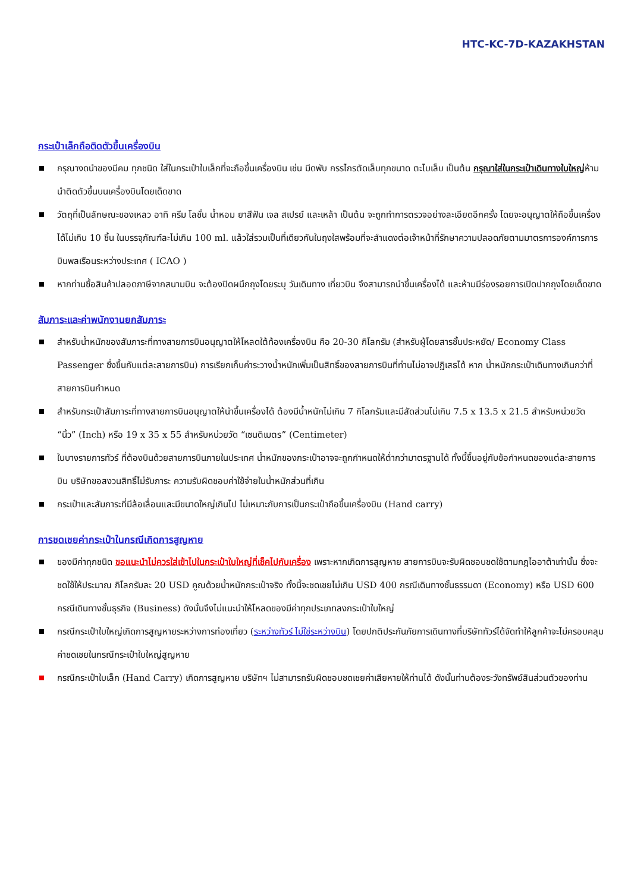HTC-KC-7D-KAZAKHSTAN
กระเป๋าเล็กถือติดตัวขึ้นเครื่องบิน
กรุณางดนำของมีคม ทุกชนิด ใส่ในกระเป๋าใบเล็กที่จะถือขึ้นเครื่องบิน เช่น มีดพับ กรรไกรตัดเล็บทุกขนาด ตะไบเล็บ เป็นต้น กรุณาใส่ในกระเป๋าเดินทางใบใหญ่ห้ามนำติดตัวขึ้นบนเครื่องบินโดยเด็ดขาด
วัตถุที่เป็นลักษณะของเหลว อาทิ ครีม โลชั่น น้ำหอม ยาสีฟัน เจล สเปรย์ และเหล้า เป็นต้น จะถูกทำการตรวจอย่างละเอียดอีกครั้ง โดยจะอนุญาตให้ถือขึ้นเครื่องได้ไม่เกิน 10 ชิ้น ในบรรจุภัณฑ์ละไม่เกิน 100 ml. แล้วใส่รวมเป็นที่เดียวกันในถุงใสพร้อมที่จะสำแดงต่อเจ้าหน้าที่รักษาความปลอดภัยตามมาตรการองค์การการบินพลเรือนระหว่างประเทศ ( ICAO )
หากท่านซื้อสินค้าปลอดภาษีจากสนามบิน จะต้องปิดผนึกถุงโดยระบุ วันเดินทาง เที่ยวบิน จึงสามารถนำขึ้นเครื่องได้ และห้ามมีร่องรอยการเปิดปากถุงโดยเด็ดขาด
สัมภาระและค่าพนักงานยกสัมภาระ
สำหรับน้ำหนักของสัมภาระที่ทางสายการบินอนุญาตให้โหลดใต้ท้องเครื่องบิน คือ 20-30 กิโลกรัม (สำหรับผู้โดยสารชั้นประหยัด/ Economy Class Passenger ซึ่งขึ้นกับแต่ละสายการบิน) การเรียกเก็บค่าระวางน้ำหนักเพิ่มเป็นสิทธิ์ของสายการบินที่ท่านไม่อาจปฏิเสธได้ หาก น้ำหนักกระเป๋าเดินทางเกินกว่าที่สายการบินกำหนด
สำหรับกระเป๋าสัมภาระที่ทางสายการบินอนุญาตให้นำขึ้นเครื่องได้ ต้องมีน้ำหนักไม่เกิน 7 กิโลกรัมและมีสัดส่วนไม่เกิน 7.5 x 13.5 x 21.5 สำหรับหน่วยวัด “นิ้ว” (Inch) หรือ 19 x 35 x 55 สำหรับหน่วยวัด “เซนติเมตร” (Centimeter)
ในบางรายการทัวร์ ที่ต้องบินด้วยสายการบินภายในประเทศ น้ำหนักของกระเป๋าอาจจะถูกกำหนดให้ต่ำกว่ามาตรฐานได้ ทั้งนี้ขึ้นอยู่กับข้อกำหนดของแต่ละสายการบิน บริษัทขอสงวนสิทธิ์ไม่รับภาระ ความรับผิดชอบค่าใช้จ่ายในน้ำหนักส่วนที่เกิน
กระเป๋าและสัมภาระที่มีล้อเลื่อนและมีขนาดใหญ่เกินไป ไม่เหมาะกับการเป็นกระเป๋าถือขึ้นเครื่องบิน (Hand carry)
การชดเชยค่ากระเป๋าในกรณีเกิดการสูญหาย
ของมีค่าทุกชนิด ขอแนะนำไม่ควรใส่เข้าไปในกระเป๋าใบใหญ่ที่เช็คไปกับเครื่อง เพราะหากเกิดการสูญหาย สายการบินจะรับผิดชอบชดใช้ตามกฎไออาต้าเท่านั้น ซึ่งจะชดใช้ให้ประมาณ กิโลกรัมละ 20 USD คูณด้วยน้ำหนักกระเป๋าจริง ทั้งนี้จะชดเชยไม่เกิน USD 400 กรณีเดินทางชั้นธรรมดา (Economy) หรือ USD 600 กรณีเดินทางชั้นธุรกิจ (Business) ดังนั้นจึงไม่แนะนำให้โหลดของมีค่าทุกประเภทลงกระเป๋าใบใหญ่
กรณีกระเป๋าใบใหญ่เกิดการสูญหายระหว่างการท่องเที่ยว (ระหว่างทัวร์ ไม่ใช่ระหว่างบิน) โดยปกติประกันภัยการเดินทางที่บริษัททัวร์ได้จัดทำให้ลูกค้าจะไม่ครอบคลุมค่าชดเชยในกรณีกระเป๋าใบใหญ่สูญหาย
กรณีกระเป๋าใบเล็ก (Hand Carry) เกิดการสูญหาย บริษัทฯ ไม่สามารถรับผิดชอบชดเชยค่าเสียหายให้ท่านได้ ดังนั้นท่านต้องระวังทรัพย์สินส่วนตัวของท่าน